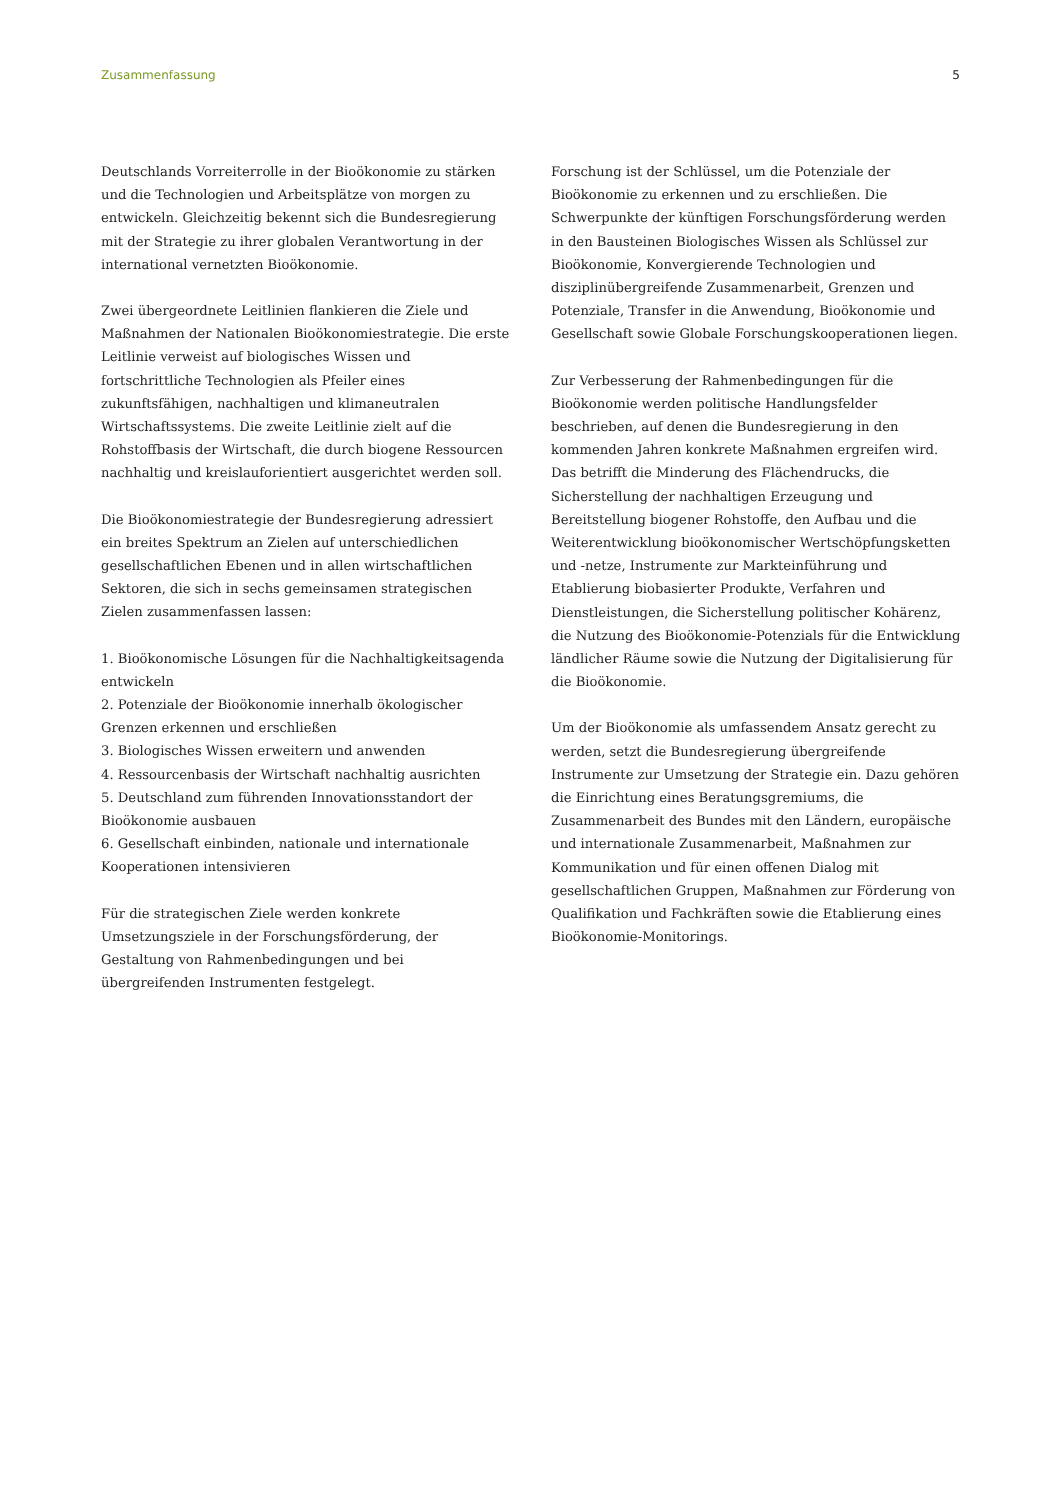Zusammenfassung 5
Deutschlands Vorreiterrolle in der Bioökonomie zu stärken und die Technologien und Arbeitsplätze von morgen zu entwickeln. Gleichzeitig bekennt sich die Bundesregierung mit der Strategie zu ihrer globalen Verantwortung in der international vernetzten Bioökonomie.
Zwei übergeordnete Leitlinien flankieren die Ziele und Maßnahmen der Nationalen Bioökonomiestrategie. Die erste Leitlinie verweist auf biologisches Wissen und fortschrittliche Technologien als Pfeiler eines zukunftsfähigen, nachhaltigen und klimaneutralen Wirtschaftssystems. Die zweite Leitlinie zielt auf die Rohstoffbasis der Wirtschaft, die durch biogene Ressourcen nachhaltig und kreislauforientiert ausgerichtet werden soll.
Die Bioökonomiestrategie der Bundesregierung adressiert ein breites Spektrum an Zielen auf unterschiedlichen gesellschaftlichen Ebenen und in allen wirtschaftlichen Sektoren, die sich in sechs gemeinsamen strategischen Zielen zusammenfassen lassen:
1. Bioökonomische Lösungen für die Nachhaltigkeitsagenda entwickeln
2. Potenziale der Bioökonomie innerhalb ökologischer Grenzen erkennen und erschließen
3. Biologisches Wissen erweitern und anwenden
4. Ressourcenbasis der Wirtschaft nachhaltig ausrichten
5. Deutschland zum führenden Innovationsstandort der Bioökonomie ausbauen
6. Gesellschaft einbinden, nationale und internationale Kooperationen intensivieren
Für die strategischen Ziele werden konkrete Umsetzungsziele in der Forschungsförderung, der Gestaltung von Rahmenbedingungen und bei übergreifenden Instrumenten festgelegt.
Forschung ist der Schlüssel, um die Potenziale der Bioökonomie zu erkennen und zu erschließen. Die Schwerpunkte der künftigen Forschungsförderung werden in den Bausteinen Biologisches Wissen als Schlüssel zur Bioökonomie, Konvergierende Technologien und disziplinübergreifende Zusammenarbeit, Grenzen und Potenziale, Transfer in die Anwendung, Bioökonomie und Gesellschaft sowie Globale Forschungskooperationen liegen.
Zur Verbesserung der Rahmenbedingungen für die Bioökonomie werden politische Handlungsfelder beschrieben, auf denen die Bundesregierung in den kommenden Jahren konkrete Maßnahmen ergreifen wird. Das betrifft die Minderung des Flächendrucks, die Sicherstellung der nachhaltigen Erzeugung und Bereitstellung biogener Rohstoffe, den Aufbau und die Weiterentwicklung bioökonomischer Wertschöpfungsketten und -netze, Instrumente zur Markteinführung und Etablierung biobasierter Produkte, Verfahren und Dienstleistungen, die Sicherstellung politischer Kohärenz, die Nutzung des Bioökonomie-Potenzials für die Entwicklung ländlicher Räume sowie die Nutzung der Digitalisierung für die Bioökonomie.
Um der Bioökonomie als umfassendem Ansatz gerecht zu werden, setzt die Bundesregierung übergreifende Instrumente zur Umsetzung der Strategie ein. Dazu gehören die Einrichtung eines Beratungsgremiums, die Zusammenarbeit des Bundes mit den Ländern, europäische und internationale Zusammenarbeit, Maßnahmen zur Kommunikation und für einen offenen Dialog mit gesellschaftlichen Gruppen, Maßnahmen zur Förderung von Qualifikation und Fachkräften sowie die Etablierung eines Bioökonomie-Monitorings.